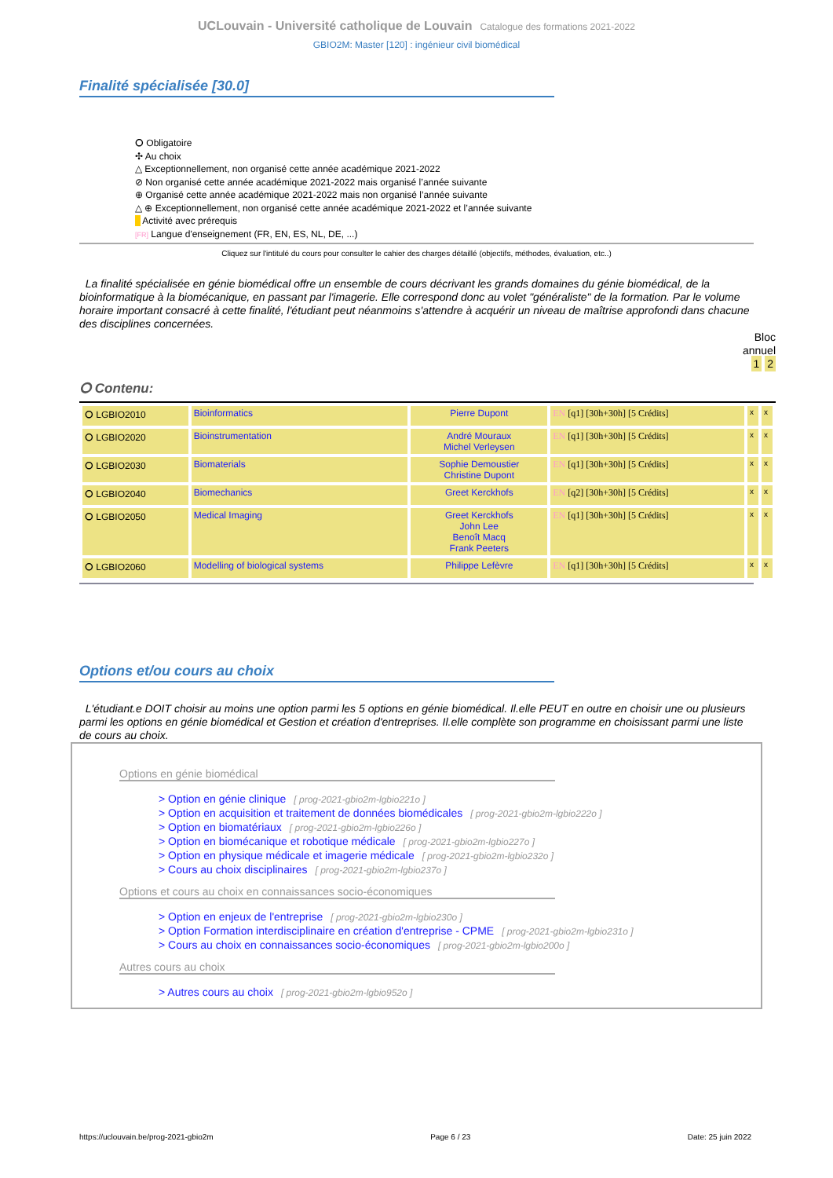UCLouvain - Université catholique de Louvain Catalogue des formations 2021-2022
GBIO2M: Master [120] : ingénieur civil biomédical
Finalité spécialisée [30.0]
⭘ Obligatoire
✣ Au choix
△ Exceptionnellement, non organisé cette année académique 2021-2022
⊘ Non organisé cette année académique 2021-2022 mais organisé l’année suivante
⊕ Organisé cette année académique 2021-2022 mais non organisé l’année suivante
△ ⊕ Exceptionnellement, non organisé cette année académique 2021-2022 et l’année suivante
Activité avec prérequis
[FR] Langue d'enseignement (FR, EN, ES, NL, DE, ...)
Cliquez sur l'intitulé du cours pour consulter le cahier des charges détaillé (objectifs, méthodes, évaluation, etc..)
La finalité spécialisée en génie biomédical offre un ensemble de cours décrivant les grands domaines du génie biomédical, de la bioinformatique à la biomécanique, en passant par l'imagerie. Elle correspond donc au volet "généraliste" de la formation. Par le volume horaire important consacré à cette finalité, l'étudiant peut néanmoins s'attendre à acquérir un niveau de maîtrise approfondi dans chacune des disciplines concernées.
Bloc
annuel
1 2
⭘ Contenu:
| ⭘ LGBIO2010 | Bioinformatics | Pierre Dupont | EN [q1] [30h+30h] [5 Crédits] | x | x |
| ⭘ LGBIO2020 | Bioinstrumentation | André Mouraux Michel Verleysen | EN [q1] [30h+30h] [5 Crédits] | x | x |
| ⭘ LGBIO2030 | Biomaterials | Sophie Demoustier Christine Dupont | EN [q1] [30h+30h] [5 Crédits] | x | x |
| ⭘ LGBIO2040 | Biomechanics | Greet Kerckhofs | EN [q2] [30h+30h] [5 Crédits] | x | x |
| ⭘ LGBIO2050 | Medical Imaging | Greet Kerckhofs John Lee Benoît Macq Frank Peeters | EN [q1] [30h+30h] [5 Crédits] | x | x |
| ⭘ LGBIO2060 | Modelling of biological systems | Philippe Lefèvre | EN [q1] [30h+30h] [5 Crédits] | x | x |
Options et/ou cours au choix
L'étudiant.e DOIT choisir au moins une option parmi les 5 options en génie biomédical. Il.elle PEUT en outre en choisir une ou plusieurs parmi les options en génie biomédical et Gestion et création d'entreprises. Il.elle complète son programme en choisissant parmi une liste de cours au choix.
Options en génie biomédical
> Option en génie clinique [ prog-2021-gbio2m-lgbio221o ]
> Option en acquisition et traitement de données biomédicales [ prog-2021-gbio2m-lgbio222o ]
> Option en biomatériaux [ prog-2021-gbio2m-lgbio226o ]
> Option en biomécanique et robotique médicale [ prog-2021-gbio2m-lgbio227o ]
> Option en physique médicale et imagerie médicale [ prog-2021-gbio2m-lgbio232o ]
> Cours au choix disciplinaires [ prog-2021-gbio2m-lgbio237o ]
Options et cours au choix en connaissances socio-économiques
> Option en enjeux de l'entreprise [ prog-2021-gbio2m-lgbio230o ]
> Option Formation interdisciplinaire en création d'entreprise - CPME [ prog-2021-gbio2m-lgbio231o ]
> Cours au choix en connaissances socio-économiques [ prog-2021-gbio2m-lgbio200o ]
Autres cours au choix
> Autres cours au choix [ prog-2021-gbio2m-lgbio952o ]
https://uclouvain.be/prog-2021-gbio2m Page 6 / 23 Date: 25 juin 2022